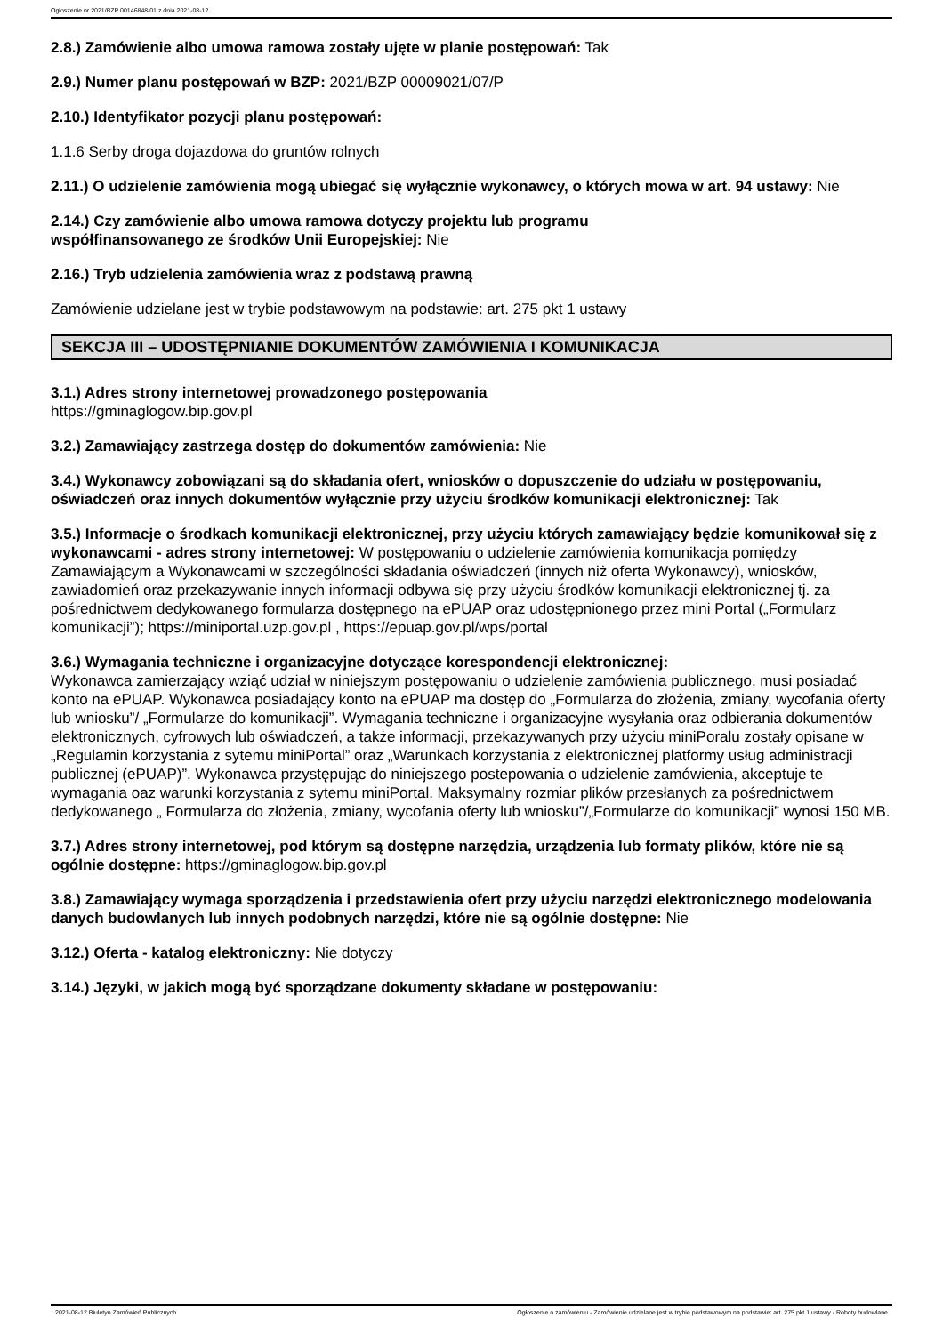Ogłoszenie nr 2021/BZP 00146848/01 z dnia 2021-08-12
2.8.) Zamówienie albo umowa ramowa zostały ujęte w planie postępowań: Tak
2.9.) Numer planu postępowań w BZP: 2021/BZP 00009021/07/P
2.10.) Identyfikator pozycji planu postępowań:
1.1.6 Serby droga dojazdowa do gruntów rolnych
2.11.) O udzielenie zamówienia mogą ubiegać się wyłącznie wykonawcy, o których mowa w art. 94 ustawy: Nie
2.14.) Czy zamówienie albo umowa ramowa dotyczy projektu lub programu
współfinansowanego ze środków Unii Europejskiej: Nie
2.16.) Tryb udzielenia zamówienia wraz z podstawą prawną
Zamówienie udzielane jest w trybie podstawowym na podstawie: art. 275 pkt 1 ustawy
SEKCJA III – UDOSTĘPNIANIE DOKUMENTÓW ZAMÓWIENIA I KOMUNIKACJA
3.1.) Adres strony internetowej prowadzonego postępowania
https://gminaglogow.bip.gov.pl
3.2.) Zamawiający zastrzega dostęp do dokumentów zamówienia: Nie
3.4.) Wykonawcy zobowiązani są do składania ofert, wniosków o dopuszczenie do udziału w postępowaniu, oświadczeń oraz innych dokumentów wyłącznie przy użyciu środków komunikacji elektronicznej: Tak
3.5.) Informacje o środkach komunikacji elektronicznej, przy użyciu których zamawiający będzie komunikował się z wykonawcami - adres strony internetowej: W postępowaniu o udzielenie zamówienia komunikacja pomiędzy Zamawiającym a Wykonawcami w szczególności składania oświadczeń (innych niż oferta Wykonawcy), wniosków, zawiadomień oraz przekazywanie innych informacji odbywa się przy użyciu środków komunikacji elektronicznej tj. za pośrednictwem dedykowanego formularza dostępnego na ePUAP oraz udostępnionego przez mini Portal („Formularz komunikacji”); https://miniportal.uzp.gov.pl , https://epuap.gov.pl/wps/portal
3.6.) Wymagania techniczne i organizacyjne dotyczące korespondencji elektronicznej:
Wykonawca zamierzający wziąć udział w niniejszym postępowaniu o udzielenie zamówienia publicznego, musi posiadać konto na ePUAP. Wykonawca posiadający konto na ePUAP ma dostęp do „Formularza do złożenia, zmiany, wycofania oferty lub wniosku”/ „Formularze do komunikacji”. Wymagania techniczne i organizacyjne wysyłania oraz odbierania dokumentów elektronicznych, cyfrowych lub oświadczeń, a także informacji, przekazywanych przy użyciu miniPoralu zostały opisane w „Regulamin korzystania z sytemu miniPortal” oraz „Warunkach korzystania z elektronicznej platformy usług administracji publicznej (ePUAP)”. Wykonawca przystępując do niniejszego postepowania o udzielenie zamówienia, akceptuje te wymagania oaz warunki korzystania z sytemu miniPortal. Maksymalny rozmiar plików przesłanych za pośrednictwem dedykowanego „ Formularza do złożenia, zmiany, wycofania oferty lub wniosku”/„Formularze do komunikacji” wynosi 150 MB.
3.7.) Adres strony internetowej, pod którym są dostępne narzędzia, urządzenia lub formaty plików, które nie są ogólnie dostępne: https://gminaglogow.bip.gov.pl
3.8.) Zamawiający wymaga sporządzenia i przedstawienia ofert przy użyciu narzędzi elektronicznego modelowania danych budowlanych lub innych podobnych narzędzi, które nie są ogólnie dostępne: Nie
3.12.) Oferta - katalog elektroniczny: Nie dotyczy
3.14.) Języki, w jakich mogą być sporządzane dokumenty składane w postępowaniu:
2021-08-12 Biuletyn Zamówień Publicznych Ogłoszenie o zamówieniu - Zamówienie udzielane jest w trybie podstawowym na podstawie: art. 275 pkt 1 ustawy - Roboty budowlane